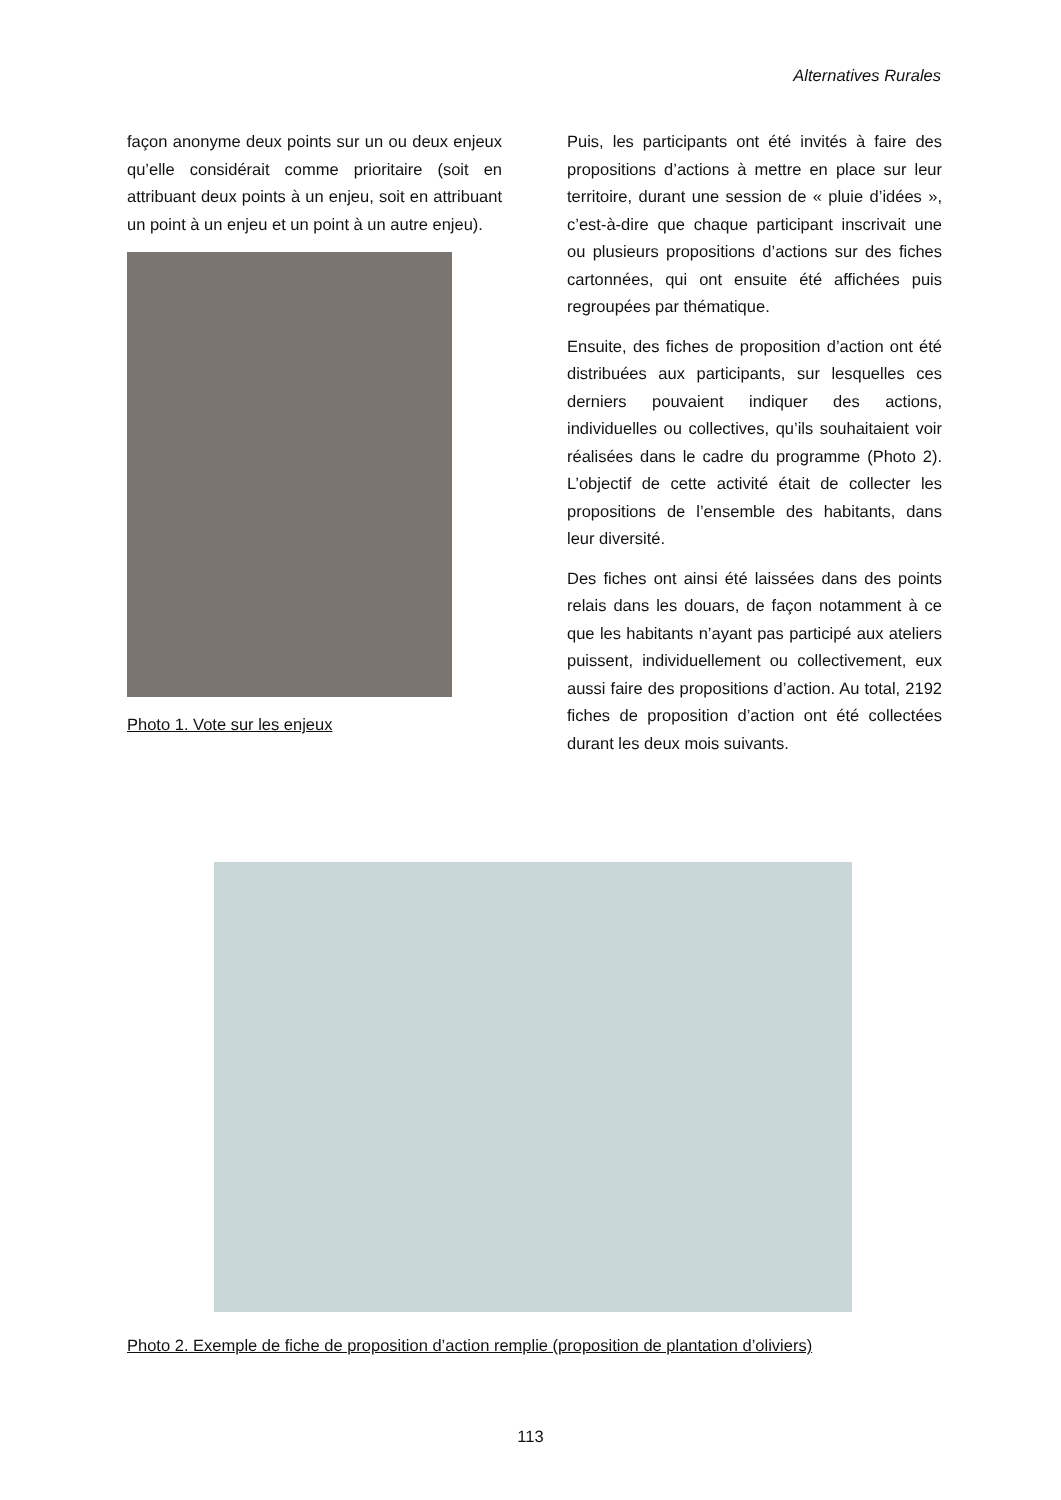Alternatives Rurales
façon anonyme deux points sur un ou deux enjeux qu’elle considérait comme prioritaire (soit en attribuant deux points à un enjeu, soit en attribuant un point à un enjeu et un point à un autre enjeu).
Photo 1. Vote sur les enjeux
Puis, les participants ont été invités à faire des propositions d’actions à mettre en place sur leur territoire, durant une session de « pluie d’idées », c’est-à-dire que chaque participant inscrivait une ou plusieurs propositions d’actions sur des fiches cartonnées, qui ont ensuite été affichées puis regroupées par thématique.
Ensuite, des fiches de proposition d’action ont été distribuées aux participants, sur lesquelles ces derniers pouvaient indiquer des actions, individuelles ou collectives, qu’ils souhaitaient voir réalisées dans le cadre du programme (Photo 2). L’objectif de cette activité était de collecter les propositions de l’ensemble des habitants, dans leur diversité.
Des fiches ont ainsi été laissées dans des points relais dans les douars, de façon notamment à ce que les habitants n’ayant pas participé aux ateliers puissent, individuellement ou collectivement, eux aussi faire des propositions d’action. Au total, 2192 fiches de proposition d’action ont été collectées durant les deux mois suivants.
Photo 2. Exemple de fiche de proposition d’action remplie (proposition de plantation d’oliviers)
113